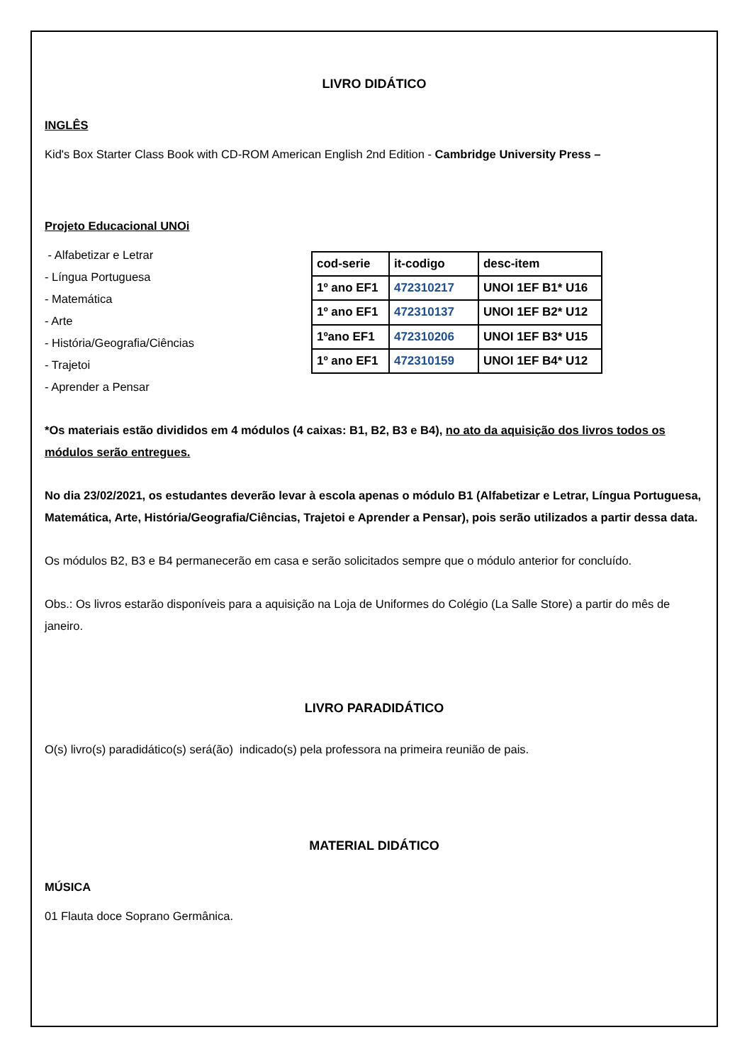LIVRO DIDÁTICO
INGLÊS
Kid's Box Starter Class Book with CD-ROM American English 2nd Edition - Cambridge University Press –
Projeto Educacional UNOi
- Alfabetizar e Letrar
- Língua Portuguesa
- Matemática
- Arte
- História/Geografia/Ciências
- Trajetoi
- Aprender a Pensar
| cod-serie | it-codigo | desc-item |
| --- | --- | --- |
| 1º ano EF1 | 472310217 | UNOI 1EF B1* U16 |
| 1º ano EF1 | 472310137 | UNOI 1EF B2* U12 |
| 1ºano EF1 | 472310206 | UNOI 1EF B3* U15 |
| 1º ano EF1 | 472310159 | UNOI 1EF B4* U12 |
*Os materiais estão divididos em 4 módulos (4 caixas: B1, B2, B3 e B4), no ato da aquisição dos livros todos os módulos serão entregues.
No dia 23/02/2021, os estudantes deverão levar à escola apenas o módulo B1 (Alfabetizar e Letrar, Língua Portuguesa, Matemática, Arte, História/Geografia/Ciências, Trajetoi e Aprender a Pensar), pois serão utilizados a partir dessa data.
Os módulos B2, B3 e B4 permanecerão em casa e serão solicitados sempre que o módulo anterior for concluído.
Obs.: Os livros estarão disponíveis para a aquisição na Loja de Uniformes do Colégio (La Salle Store) a partir do mês de janeiro.
LIVRO PARADIDÁTICO
O(s) livro(s) paradidático(s) será(ão) indicado(s) pela professora na primeira reunião de pais.
MATERIAL DIDÁTICO
MÚSICA
01 Flauta doce Soprano Germânica.